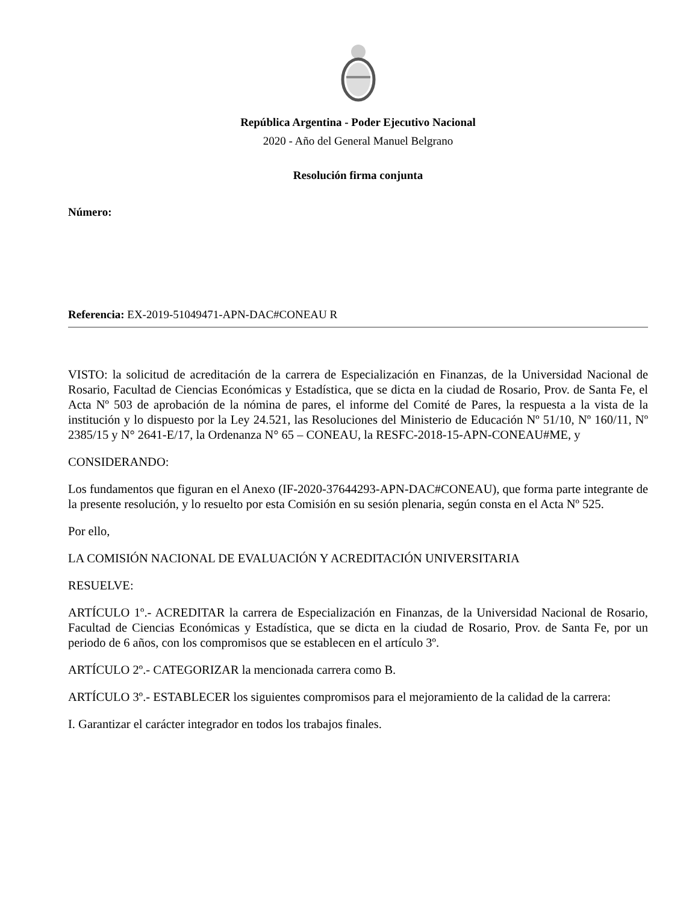República Argentina - Poder Ejecutivo Nacional
2020 - Año del General Manuel Belgrano
Resolución firma conjunta
Número:
Referencia: EX-2019-51049471-APN-DAC#CONEAU R
VISTO: la solicitud de acreditación de la carrera de Especialización en Finanzas, de la Universidad Nacional de Rosario, Facultad de Ciencias Económicas y Estadística, que se dicta en la ciudad de Rosario, Prov. de Santa Fe, el Acta Nº 503 de aprobación de la nómina de pares, el informe del Comité de Pares, la respuesta a la vista de la institución y lo dispuesto por la Ley 24.521, las Resoluciones del Ministerio de Educación Nº 51/10, Nº 160/11, Nº 2385/15 y N° 2641-E/17, la Ordenanza N° 65 – CONEAU, la RESFC-2018-15-APN-CONEAU#ME, y
CONSIDERANDO:
Los fundamentos que figuran en el Anexo (IF-2020-37644293-APN-DAC#CONEAU), que forma parte integrante de la presente resolución, y lo resuelto por esta Comisión en su sesión plenaria, según consta en el Acta Nº 525.
Por ello,
LA COMISIÓN NACIONAL DE EVALUACIÓN Y ACREDITACIÓN UNIVERSITARIA
RESUELVE:
ARTÍCULO 1º.- ACREDITAR la carrera de Especialización en Finanzas, de la Universidad Nacional de Rosario, Facultad de Ciencias Económicas y Estadística, que se dicta en la ciudad de Rosario, Prov. de Santa Fe, por un periodo de 6 años, con los compromisos que se establecen en el artículo 3º.
ARTÍCULO 2º.- CATEGORIZAR la mencionada carrera como B.
ARTÍCULO 3º.- ESTABLECER los siguientes compromisos para el mejoramiento de la calidad de la carrera:
I. Garantizar el carácter integrador en todos los trabajos finales.